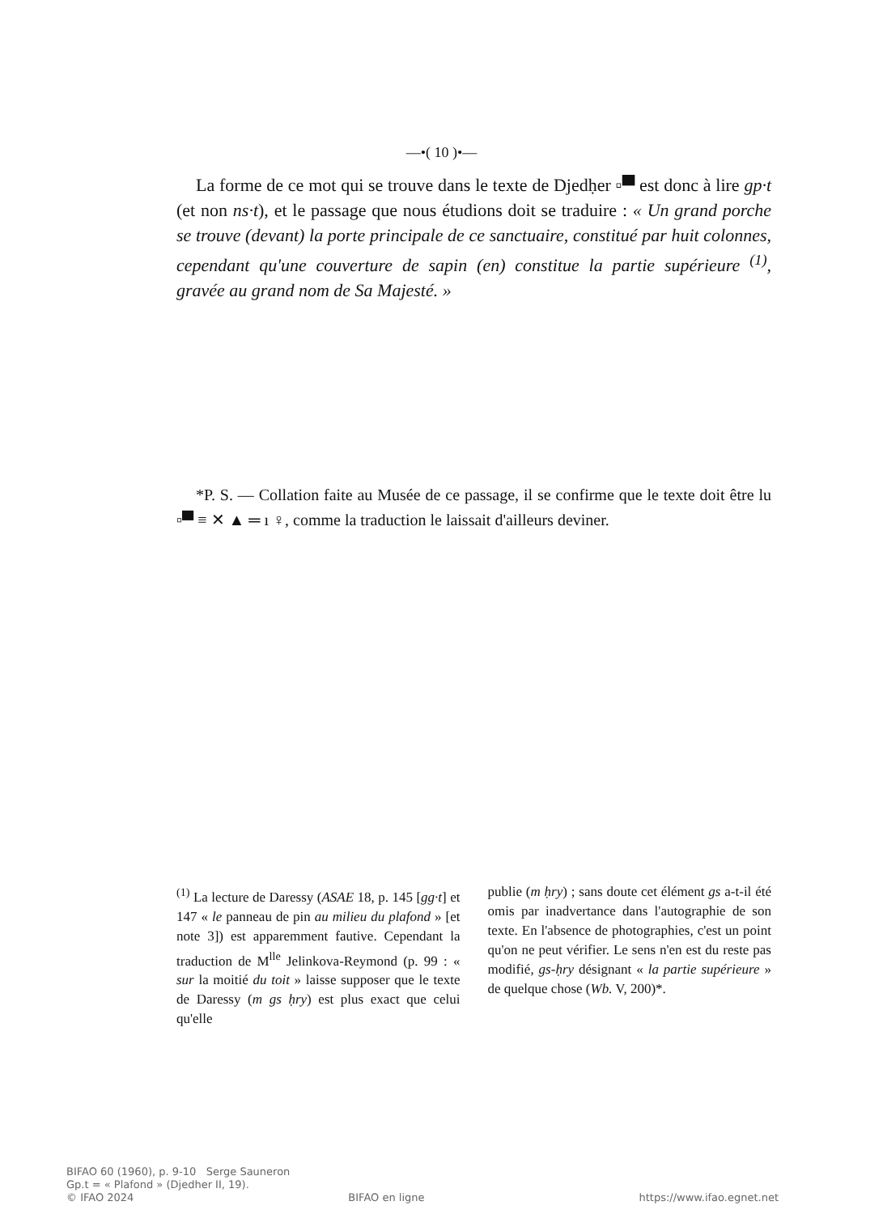—•( 10 )•—
La forme de ce mot qui se trouve dans le texte de Djedḥer ▫▀ est donc à lire gp·t (et non ns·t), et le passage que nous étudions doit se traduire : « Un grand porche se trouve (devant) la porte principale de ce sanctuaire, constitué par huit colonnes, cependant qu'une couverture de sapin (en) constitue la partie supérieure <sup>(1)</sup>, gravée au grand nom de Sa Majesté. »
*P. S. — Collation faite au Musée de ce passage, il se confirme que le texte doit être lu ▫▀ ≡ ✕ ▲ ═ ı ♀, comme la traduction le laissait d'ailleurs deviner.
<sup>(1)</sup> La lecture de Daressy (ASAE 18, p. 145 [gg·t] et 147 « le panneau de pin au milieu du plafond » [et note 3]) est apparemment fautive. Cependant la traduction de M<sup>lle</sup> Jelinkova-Reymond (p. 99 : « sur la moitié du toit » laisse supposer que le texte de Daressy (m gs ḥry) est plus exact que celui qu'elle
publie (m ḥry) ; sans doute cet élément gs a-t-il été omis par inadvertance dans l'autographie de son texte. En l'absence de photographies, c'est un point qu'on ne peut vérifier. Le sens n'en est du reste pas modifié, gs-ḥry désignant « la partie supérieure » de quelque chose (Wb. V, 200)*.
BIFAO 60 (1960), p. 9-10 Serge Sauneron
Gp.t = « Plafond » (Djedher II, 19).
© IFAO 2024 BIFAO en ligne https://www.ifao.egnet.net